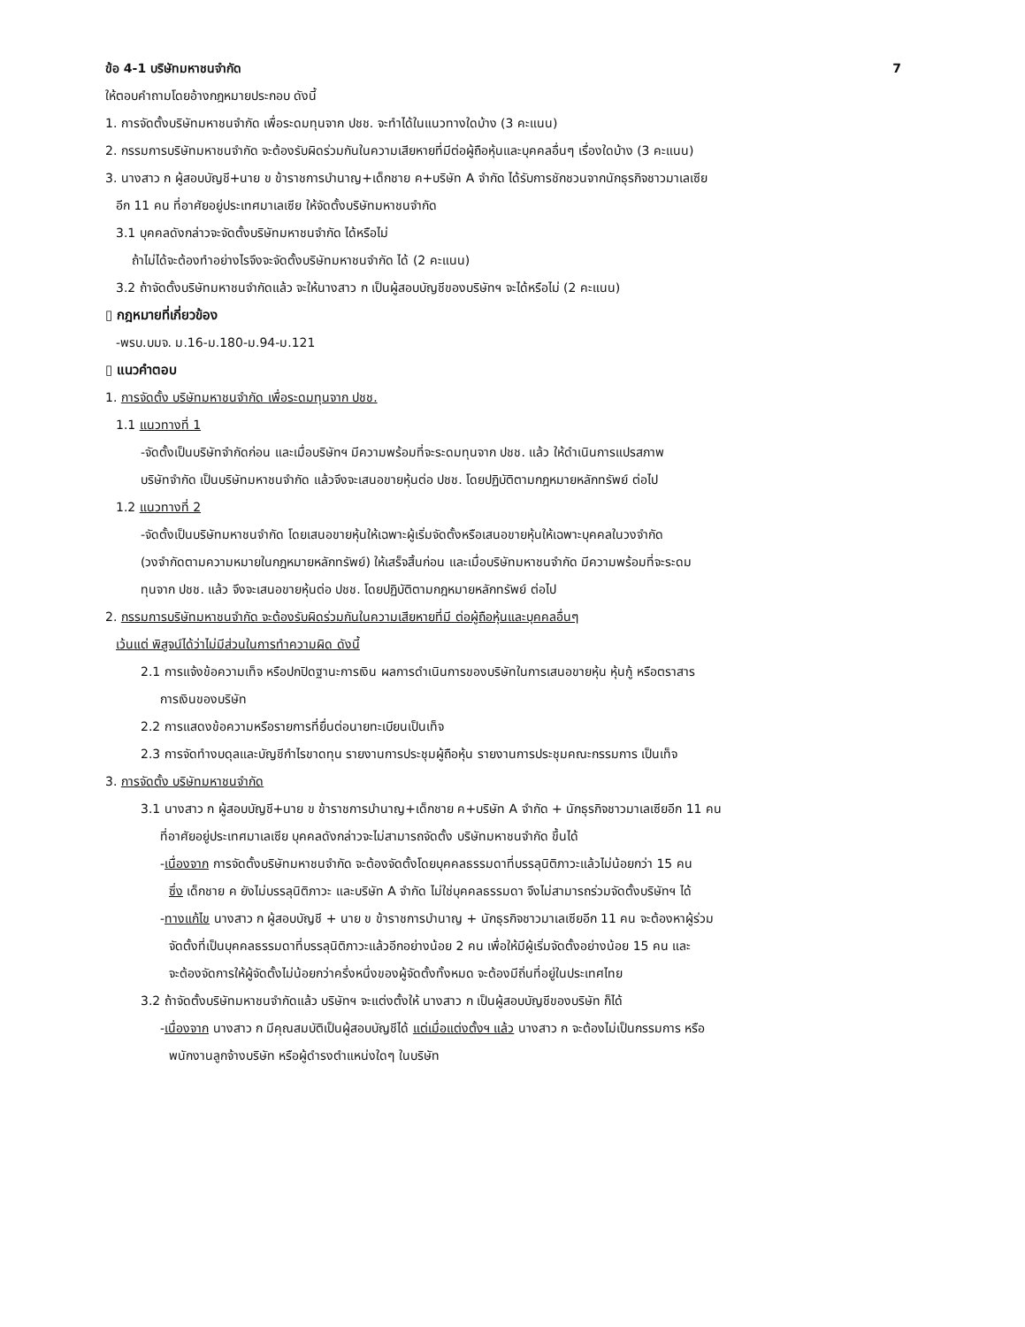ข้อ 4-1 บริษัทมหาชนจำกัด 7
ให้ตอบคำถามโดยอ้างกฎหมายประกอบ ดังนี้
1. การจัดตั้งบริษัทมหาชนจำกัด เพื่อระดมทุนจาก ปชช. จะทำได้ในแนวทางใดบ้าง (3 คะแนน)
2. กรรมการบริษัทมหาชนจำกัด จะต้องรับผิดร่วมกันในความเสียหายที่มีต่อผู้ถือหุ้นและบุคคลอื่นๆ เรื่องใดบ้าง (3 คะแนน)
3. นางสาว ก ผู้สอบบัญชี+นาย ข ข้าราชการบำนาญ+เด็กชาย ค+บริษัท A จำกัด ได้รับการชักชวนจากนักธุรกิจชาวมาเลเซีย
อีก 11 คน ที่อาศัยอยู่ประเทศมาเลเซีย ให้จัดตั้งบริษัทมหาชนจำกัด
3.1 บุคคลดังกล่าวจะจัดตั้งบริษัทมหาชนจำกัด ได้หรือไม่
ถ้าไม่ได้จะต้องทำอย่างไรจึงจะจัดตั้งบริษัทมหาชนจำกัด ได้ (2 คะแนน)
3.2 ถ้าจัดตั้งบริษัทมหาชนจำกัดแล้ว จะให้นางสาว ก เป็นผู้สอบบัญชีของบริษัทฯ จะได้หรือไม่ (2 คะแนน)
▯ กฎหมายที่เกี่ยวข้อง
-พรบ.บมจ. ม.16-ม.180-ม.94-ม.121
▯ แนวคำตอบ
1. การจัดตั้ง บริษัทมหาชนจำกัด เพื่อระดมทุนจาก ปชช.
1.1 แนวทางที่ 1
-จัดตั้งเป็นบริษัทจำกัดก่อน และเมื่อบริษัทฯ มีความพร้อมที่จะระดมทุนจาก ปชช. แล้ว ให้ดำเนินการแปรสภาพ
บริษัทจำกัด เป็นบริษัทมหาชนจำกัด แล้วจึงจะเสนอขายหุ้นต่อ ปชช. โดยปฏิบัติตามกฎหมายหลักทรัพย์ ต่อไป
1.2 แนวทางที่ 2
-จัดตั้งเป็นบริษัทมหาชนจำกัด โดยเสนอขายหุ้นให้เฉพาะผู้เริ่มจัดตั้งหรือเสนอขายหุ้นให้เฉพาะบุคคลในวงจำกัด
(วงจำกัดตามความหมายในกฎหมายหลักทรัพย์) ให้เสร็จสิ้นก่อน และเมื่อบริษัทมหาชนจำกัด มีความพร้อมที่จะระดม
ทุนจาก ปชช. แล้ว จึงจะเสนอขายหุ้นต่อ ปชช. โดยปฏิบัติตามกฎหมายหลักทรัพย์ ต่อไป
2. กรรมการบริษัทมหาชนจำกัด จะต้องรับผิดร่วมกันในความเสียหายที่มี ต่อผู้ถือหุ้นและบุคคลอื่นๆ
เว้นแต่ พิสูจน์ได้ว่าไม่มีส่วนในการทำความผิด ดังนี้
2.1 การแจ้งข้อความเท็จ หรือปกปิดฐานะการเงิน ผลการดำเนินการของบริษัทในการเสนอขายหุ้น หุ้นกู้ หรือตราสาร
การเงินของบริษัท
2.2 การแสดงข้อความหรือรายการที่ยื่นต่อนายทะเบียนเป็นเท็จ
2.3 การจัดทำงบดุลและบัญชีกำไรขาดทุน รายงานการประชุมผู้ถือหุ้น รายงานการประชุมคณะกรรมการ เป็นเท็จ
3. การจัดตั้ง บริษัทมหาชนจำกัด
3.1 นางสาว ก ผู้สอบบัญชี+นาย ข ข้าราชการบำนาญ+เด็กชาย ค+บริษัท A จำกัด + นักธุรกิจชาวมาเลเซียอีก 11 คน
ที่อาศัยอยู่ประเทศมาเลเซีย บุคคลดังกล่าวจะไม่สามารถจัดตั้ง บริษัทมหาชนจำกัด ขึ้นได้
-เนื่องจาก การจัดตั้งบริษัทมหาชนจำกัด จะต้องจัดตั้งโดยบุคคลธรรมดาที่บรรลุนิติภาวะแล้วไม่น้อยกว่า 15 คน
ซึ่ง เด็กชาย ค ยังไม่บรรลุนิติภาวะ และบริษัท A จำกัด ไม่ใช่บุคคลธรรมดา จึงไม่สามารถร่วมจัดตั้งบริษัทฯ ได้
-ทางแก้ไข นางสาว ก ผู้สอบบัญชี + นาย ข ข้าราชการบำนาญ + นักธุรกิจชาวมาเลเซียอีก 11 คน จะต้องหาผู้ร่วม
จัดตั้งที่เป็นบุคคลธรรมดาที่บรรลุนิติภาวะแล้วอีกอย่างน้อย 2 คน เพื่อให้มีผู้เริ่มจัดตั้งอย่างน้อย 15 คน และ
จะต้องจัดการให้ผู้จัดตั้งไม่น้อยกว่าครึ่งหนึ่งของผู้จัดตั้งทั้งหมด จะต้องมีถิ่นที่อยู่ในประเทศไทย
3.2 ถ้าจัดตั้งบริษัทมหาชนจำกัดแล้ว บริษัทฯ จะแต่งตั้งให้ นางสาว ก เป็นผู้สอบบัญชีของบริษัท ก็ได้
-เนื่องจาก นางสาว ก มีคุณสมบัติเป็นผู้สอบบัญชีได้ แต่เมื่อแต่งตั้งฯ แล้ว นางสาว ก จะต้องไม่เป็นกรรมการ หรือ
พนักงานลูกจ้างบริษัท หรือผู้ดำรงตำแหน่งใดๆ ในบริษัท